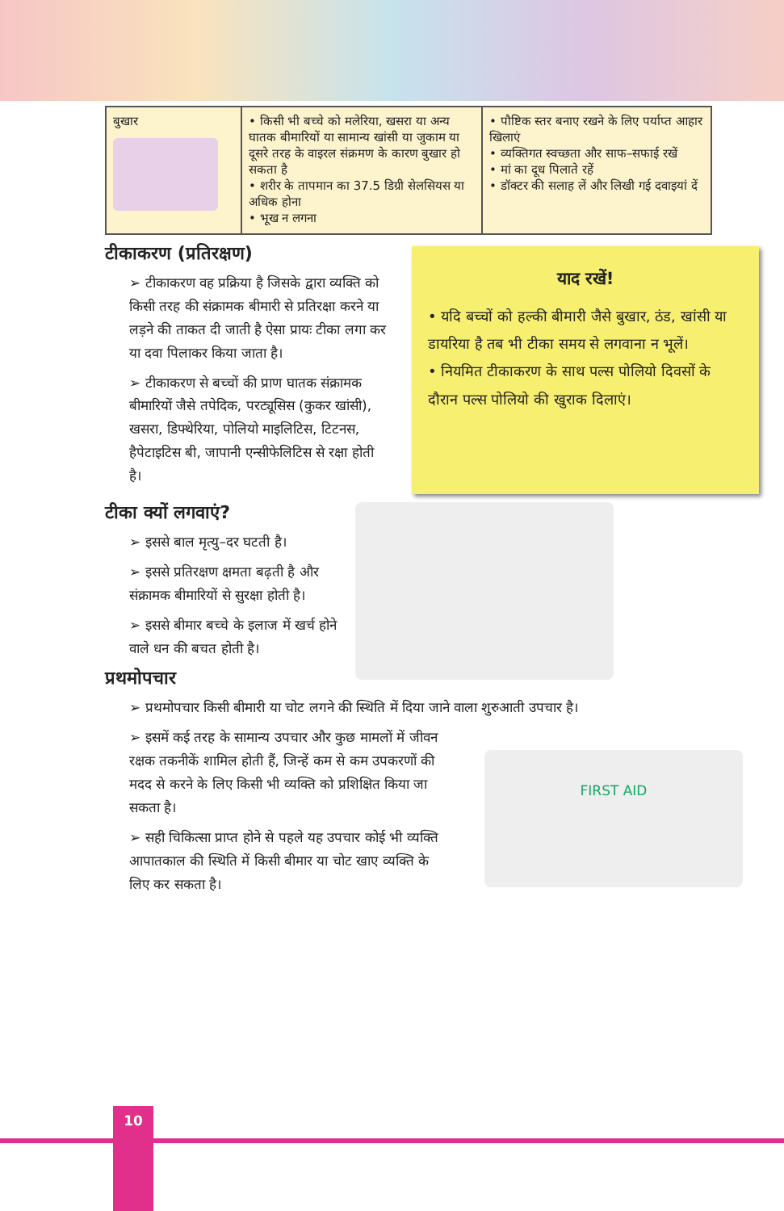| बुखार | • किसी भी बच्चे को मलेरिया, खसरा या अन्य घातक बीमारियों या सामान्य खांसी या जुकाम या दूसरे तरह के वाइरल संक्रमण के कारण बुखार हो सकता है • शरीर के तापमान का 37.5 डिग्री सेलसियस या अधिक होना • भूख न लगना | • पौष्टिक स्तर बनाए रखने के लिए पर्याप्त आहार खिलाएं • व्यक्तिगत स्वच्छता और साफ–सफाई रखें • मां का दूध पिलाते रहें • डॉक्टर की सलाह लें और लिखी गई दवाइयां दें |
टीकाकरण (प्रतिरक्षण)
➢ टीकाकरण वह प्रक्रिया है जिसके द्वारा व्यक्ति को किसी तरह की संक्रामक बीमारी से प्रतिरक्षा करने या लड़ने की ताकत दी जाती है ऐसा प्रायः टीका लगा कर या दवा पिलाकर किया जाता है।
➢ टीकाकरण से बच्चों की प्राण घातक संक्रामक बीमारियों जैसे तपेदिक, परट्यूसिस (कुकर खांसी), खसरा, डिफ्थेरिया, पोलियो माइलिटिस, टिटनस, हैपेटाइटिस बी, जापानी एन्सीफेलिटिस से रक्षा होती है।
याद रखें!
• यदि बच्चों को हल्की बीमारी जैसे बुखार, ठंड, खांसी या डायरिया है तब भी टीका समय से लगवाना न भूलें।
• नियमित टीकाकरण के साथ पल्स पोलियो दिवसों के दौरान पल्स पोलियो की खुराक दिलाएं।
टीका क्यों लगवाएं?
➢ इससे बाल मृत्यु–दर घटती है।
➢ इससे प्रतिरक्षण क्षमता बढ़ती है और संक्रामक बीमारियों से सुरक्षा होती है।
➢ इससे बीमार बच्चे के इलाज में खर्च होने वाले धन की बचत होती है।
प्रथमोपचार
➢ प्रथमोपचार किसी बीमारी या चोट लगने की स्थिति में दिया जाने वाला शुरुआती उपचार है।
➢ इसमें कई तरह के सामान्य उपचार और कुछ मामलों में जीवन रक्षक तकनीकें शामिल होती हैं, जिन्हें कम से कम उपकरणों की मदद से करने के लिए किसी भी व्यक्ति को प्रशिक्षित किया जा सकता है।
➢ सही चिकित्सा प्राप्त होने से पहले यह उपचार कोई भी व्यक्ति आपातकाल की स्थिति में किसी बीमार या चोट खाए व्यक्ति के लिए कर सकता है।
FIRST AID
10